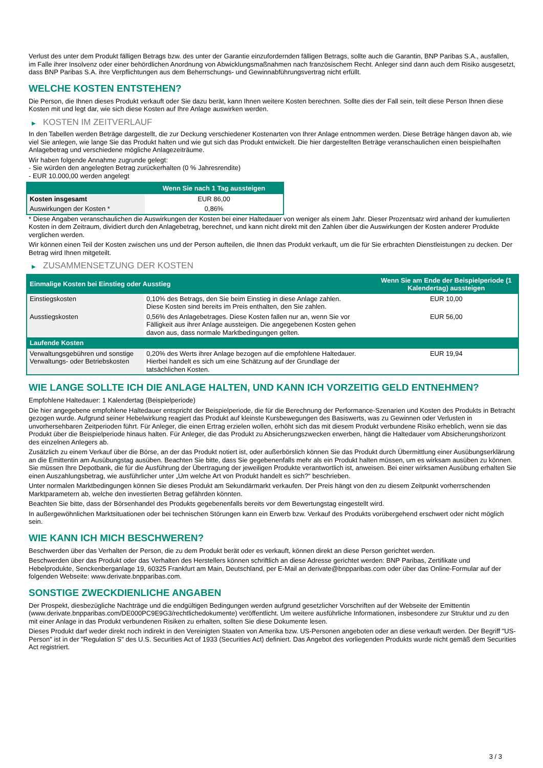Verlust des unter dem Produkt fälligen Betrags bzw. des unter der Garantie einzufordernden fälligen Betrags, sollte auch die Garantin, BNP Paribas S.A., ausfallen, im Falle ihrer Insolvenz oder einer behördlichen Anordnung von Abwicklungsmaßnahmen nach französischem Recht. Anleger sind dann auch dem Risiko ausgesetzt, dass BNP Paribas S.A. ihre Verpflichtungen aus dem Beherrschungs- und Gewinnabführungsvertrag nicht erfüllt.
WELCHE KOSTEN ENTSTEHEN?
Die Person, die Ihnen dieses Produkt verkauft oder Sie dazu berät, kann Ihnen weitere Kosten berechnen. Sollte dies der Fall sein, teilt diese Person Ihnen diese Kosten mit und legt dar, wie sich diese Kosten auf Ihre Anlage auswirken werden.
▶ KOSTEN IM ZEITVERLAUF
In den Tabellen werden Beträge dargestellt, die zur Deckung verschiedener Kostenarten von Ihrer Anlage entnommen werden. Diese Beträge hängen davon ab, wie viel Sie anlegen, wie lange Sie das Produkt halten und wie gut sich das Produkt entwickelt. Die hier dargestellten Beträge veranschaulichen einen beispielhaften Anlagebetrag und verschiedene mögliche Anlagezeiträume.
Wir haben folgende Annahme zugrunde gelegt:
- Sie würden den angelegten Betrag zurückerhalten (0 % Jahresrendite)
- EUR 10.000,00 werden angelegt
| | Wenn Sie nach 1 Tag aussteigen |
| --- | --- |
| Kosten insgesamt | EUR 86,00 |
| Auswirkungen der Kosten * | 0,86% |
* Diese Angaben veranschaulichen die Auswirkungen der Kosten bei einer Haltedauer von weniger als einem Jahr. Dieser Prozentsatz wird anhand der kumulierten Kosten in dem Zeitraum, dividiert durch den Anlagebetrag, berechnet, und kann nicht direkt mit den Zahlen über die Auswirkungen der Kosten anderer Produkte verglichen werden.
Wir können einen Teil der Kosten zwischen uns und der Person aufteilen, die Ihnen das Produkt verkauft, um die für Sie erbrachten Dienstleistungen zu decken. Der Betrag wird Ihnen mitgeteilt.
▶ ZUSAMMENSETZUNG DER KOSTEN
| Einmalige Kosten bei Einstieg oder Ausstieg | | Wenn Sie am Ende der Beispielperiode (1 Kalendertag) aussteigen |
| --- | --- | --- |
| Einstiegskosten | 0,10% des Betrags, den Sie beim Einstieg in diese Anlage zahlen. Diese Kosten sind bereits im Preis enthalten, den Sie zahlen. | EUR 10,00 |
| Ausstiegskosten | 0,56% des Anlagebetrages. Diese Kosten fallen nur an, wenn Sie vor Fälligkeit aus ihrer Anlage aussteigen. Die angegebenen Kosten gehen davon aus, dass normale Marktbedingungen gelten. | EUR 56,00 |
| Laufende Kosten | | |
| Verwaltungsgebühren und sonstige Verwaltungs- oder Betriebskosten | 0,20% des Werts ihrer Anlage bezogen auf die empfohlene Haltedauer. Hierbei handelt es sich um eine Schätzung auf der Grundlage der tatsächlichen Kosten. | EUR 19,94 |
WIE LANGE SOLLTE ICH DIE ANLAGE HALTEN, UND KANN ICH VORZEITIG GELD ENTNEHMEN?
Empfohlene Haltedauer: 1 Kalendertag (Beispielperiode)
Die hier angegebene empfohlene Haltedauer entspricht der Beispielperiode, die für die Berechnung der Performance-Szenarien und Kosten des Produkts in Betracht gezogen wurde. Aufgrund seiner Hebelwirkung reagiert das Produkt auf kleinste Kursbewegungen des Basiswerts, was zu Gewinnen oder Verlusten in unvorhersehbaren Zeitperioden führt. Für Anleger, die einen Ertrag erzielen wollen, erhöht sich das mit diesem Produkt verbundene Risiko erheblich, wenn sie das Produkt über die Beispielperiode hinaus halten. Für Anleger, die das Produkt zu Absicherungszwecken erwerben, hängt die Haltedauer vom Absicherungshorizont des einzelnen Anlegers ab.
Zusätzlich zu einem Verkauf über die Börse, an der das Produkt notiert ist, oder außerbörslich können Sie das Produkt durch Übermittlung einer Ausübungserklärung an die Emittentin am Ausübungstag ausüben. Beachten Sie bitte, dass Sie gegebenenfalls mehr als ein Produkt halten müssen, um es wirksam ausüben zu können. Sie müssen Ihre Depotbank, die für die Ausführung der Übertragung der jeweiligen Produkte verantwortlich ist, anweisen. Bei einer wirksamen Ausübung erhalten Sie einen Auszahlungsbetrag, wie ausführlicher unter „Um welche Art von Produkt handelt es sich?“ beschrieben.
Unter normalen Marktbedingungen können Sie dieses Produkt am Sekundärmarkt verkaufen. Der Preis hängt von den zu diesem Zeitpunkt vorherrschenden Marktparametern ab, welche den investierten Betrag gefährden könnten.
Beachten Sie bitte, dass der Börsenhandel des Produkts gegebenenfalls bereits vor dem Bewertungstag eingestellt wird.
In außergewöhnlichen Marktsituationen oder bei technischen Störungen kann ein Erwerb bzw. Verkauf des Produkts vorübergehend erschwert oder nicht möglich sein.
WIE KANN ICH MICH BESCHWEREN?
Beschwerden über das Verhalten der Person, die zu dem Produkt berät oder es verkauft, können direkt an diese Person gerichtet werden.
Beschwerden über das Produkt oder das Verhalten des Herstellers können schriftlich an diese Adresse gerichtet werden: BNP Paribas, Zertifikate und Hebelprodukte, Senckenberganlage 19, 60325 Frankfurt am Main, Deutschland, per E-Mail an derivate@bnpparibas.com oder über das Online-Formular auf der folgenden Webseite: www.derivate.bnpparibas.com.
SONSTIGE ZWECKDIENLICHE ANGABEN
Der Prospekt, diesbezügliche Nachträge und die endgültigen Bedingungen werden aufgrund gesetzlicher Vorschriften auf der Webseite der Emittentin (www.derivate.bnpparibas.com/DE000PC9E9G3/rechtlichedokumente) veröffentlicht. Um weitere ausführliche Informationen, insbesondere zur Struktur und zu den mit einer Anlage in das Produkt verbundenen Risiken zu erhalten, sollten Sie diese Dokumente lesen.
Dieses Produkt darf weder direkt noch indirekt in den Vereinigten Staaten von Amerika bzw. US-Personen angeboten oder an diese verkauft werden. Der Begriff "US-Person" ist in der "Regulation S" des U.S. Securities Act of 1933 (Securities Act) definiert. Das Angebot des vorliegenden Produkts wurde nicht gemäß dem Securities Act registriert.
3 / 3